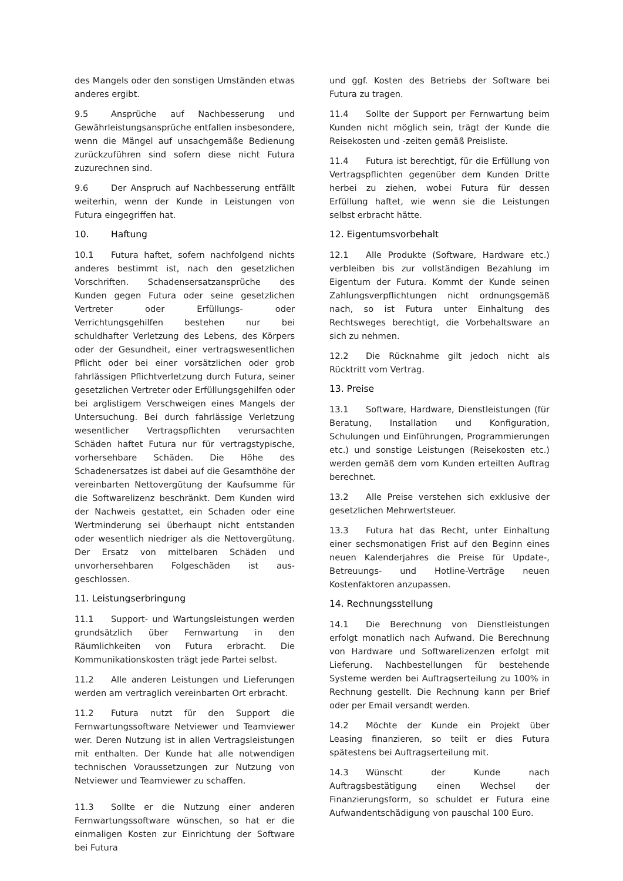des Mangels oder den sonstigen Umständen etwas anderes ergibt.
9.5 Ansprüche auf Nachbesserung und Gewährleistungsansprüche entfallen insbesondere, wenn die Mängel auf unsachgemäße Bedienung zurückzuführen sind sofern diese nicht Futura zuzurechnen sind.
9.6 Der Anspruch auf Nachbesserung entfällt weiterhin, wenn der Kunde in Leistungen von Futura eingegriffen hat.
10. Haftung
10.1 Futura haftet, sofern nachfolgend nichts anderes bestimmt ist, nach den gesetzlichen Vorschriften. Schadensersatzansprüche des Kunden gegen Futura oder seine gesetzlichen Vertreter oder Erfüllungs- oder Verrichtungsgehilfen bestehen nur bei schuldhafter Verletzung des Lebens, des Körpers oder der Gesundheit, einer vertragswesentlichen Pflicht oder bei einer vorsätzlichen oder grob fahrlässigen Pflichtverletzung durch Futura, seiner gesetzlichen Vertreter oder Erfüllungsgehilfen oder bei arglistigem Verschweigen eines Mangels der Untersuchung. Bei durch fahrlässige Verletzung wesentlicher Vertragspflichten verursachten Schäden haftet Futura nur für vertragstypische, vorhersehbare Schäden. Die Höhe des Schadenersatzes ist dabei auf die Gesamthöhe der vereinbarten Nettovergütung der Kaufsumme für die Softwarelizenz beschränkt. Dem Kunden wird der Nachweis gestattet, ein Schaden oder eine Wertminderung sei überhaupt nicht entstanden oder wesentlich niedriger als die Nettovergütung. Der Ersatz von mittelbaren Schäden und unvorhersehbaren Folgeschäden ist aus-geschlossen.
11. Leistungserbringung
11.1 Support- und Wartungsleistungen werden grundsätzlich über Fernwartung in den Räumlichkeiten von Futura erbracht. Die Kommunikationskosten trägt jede Partei selbst.
11.2 Alle anderen Leistungen und Lieferungen werden am vertraglich vereinbarten Ort erbracht.
11.2 Futura nutzt für den Support die Fernwartungssoftware Netviewer und Teamviewer wer. Deren Nutzung ist in allen Vertragsleistungen mit enthalten. Der Kunde hat alle notwendigen technischen Voraussetzungen zur Nutzung von Netviewer und Teamviewer zu schaffen.
11.3 Sollte er die Nutzung einer anderen Fernwartungssoftware wünschen, so hat er die einmaligen Kosten zur Einrichtung der Software bei Futura
und ggf. Kosten des Betriebs der Software bei Futura zu tragen.
11.4 Sollte der Support per Fernwartung beim Kunden nicht möglich sein, trägt der Kunde die Reisekosten und -zeiten gemäß Preisliste.
11.4 Futura ist berechtigt, für die Erfüllung von Vertragspflichten gegenüber dem Kunden Dritte herbei zu ziehen, wobei Futura für dessen Erfüllung haftet, wie wenn sie die Leistungen selbst erbracht hätte.
12. Eigentumsvorbehalt
12.1 Alle Produkte (Software, Hardware etc.) verbleiben bis zur vollständigen Bezahlung im Eigentum der Futura. Kommt der Kunde seinen Zahlungsverpflichtungen nicht ordnungsgemäß nach, so ist Futura unter Einhaltung des Rechtsweges berechtigt, die Vorbehaltsware an sich zu nehmen.
12.2 Die Rücknahme gilt jedoch nicht als Rücktritt vom Vertrag.
13. Preise
13.1 Software, Hardware, Dienstleistungen (für Beratung, Installation und Konfiguration, Schulungen und Einführungen, Programmierungen etc.) und sonstige Leistungen (Reisekosten etc.) werden gemäß dem vom Kunden erteilten Auftrag berechnet.
13.2 Alle Preise verstehen sich exklusive der gesetzlichen Mehrwertsteuer.
13.3 Futura hat das Recht, unter Einhaltung einer sechsmonatigen Frist auf den Beginn eines neuen Kalenderjahres die Preise für Update-, Betreuungs- und Hotline-Verträge neuen Kostenfaktoren anzupassen.
14. Rechnungsstellung
14.1 Die Berechnung von Dienstleistungen erfolgt monatlich nach Aufwand. Die Berechnung von Hardware und Softwarelizenzen erfolgt mit Lieferung. Nachbestellungen für bestehende Systeme werden bei Auftragserteilung zu 100% in Rechnung gestellt. Die Rechnung kann per Brief oder per Email versandt werden.
14.2 Möchte der Kunde ein Projekt über Leasing finanzieren, so teilt er dies Futura spätestens bei Auftragserteilung mit.
14.3 Wünscht der Kunde nach Auftragsbestätigung einen Wechsel der Finanzierungsform, so schuldet er Futura eine Aufwandentschädigung von pauschal 100 Euro.